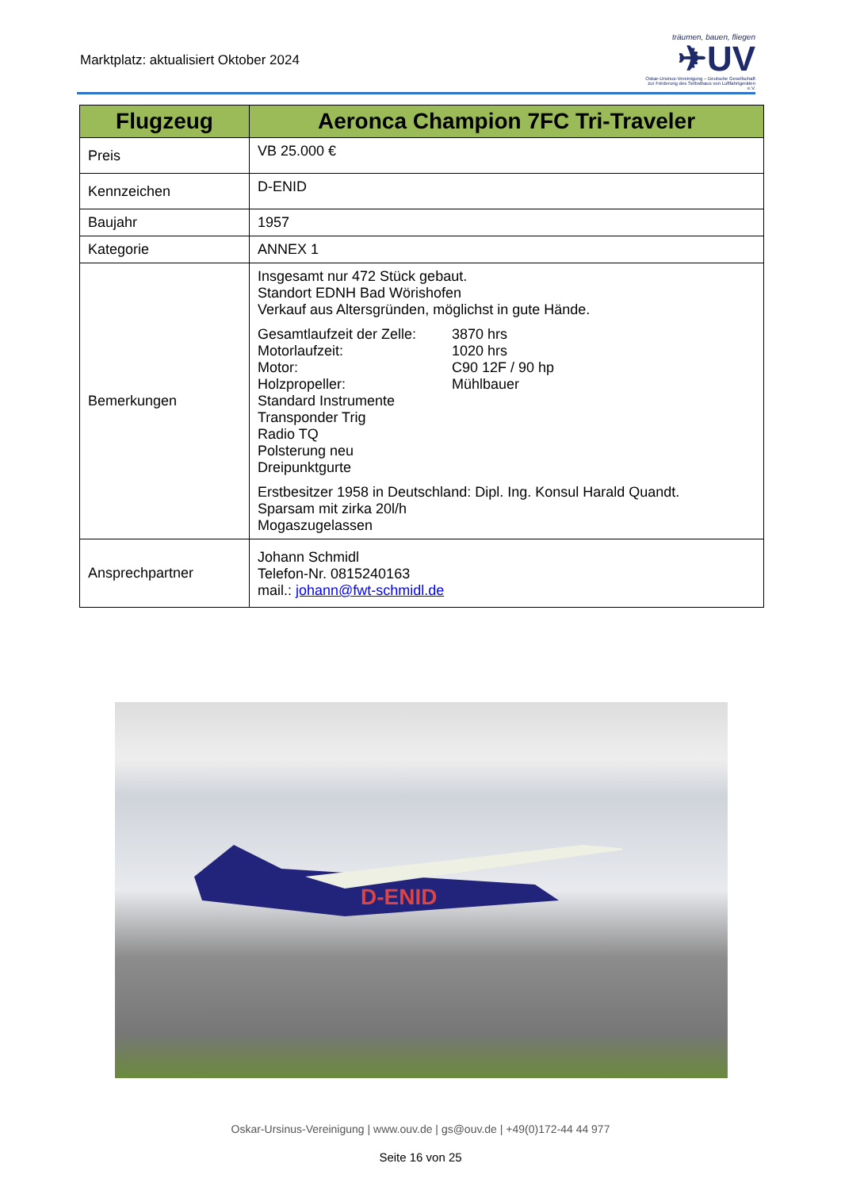Marktplatz: aktualisiert Oktober 2024
träumen, bauen, fliegen
✈UV
Oskar-Ursinus-Vereinigung – Deutsche Gesellschaft zur Förderung des Selbstbaus von Luftfahrtgeräten e.V.
| Flugzeug | Aeronca Champion 7FC Tri-Traveler |
| --- | --- |
| Preis | VB 25.000 € |
| Kennzeichen | D-ENID |
| Baujahr | 1957 |
| Kategorie | ANNEX 1 |
| Bemerkungen | Insgesamt nur 472 Stück gebaut. Standort EDNH Bad Wörishofen Verkauf aus Altersgründen, möglichst in gute Hände. Gesamtlaufzeit der Zelle: 3870 hrs Motorlaufzeit: 1020 hrs Motor: C90 12F / 90 hp Holzpropeller: Mühlbauer Standard Instrumente Transponder Trig Radio TQ Polsterung neu Dreipunktgurte Erstbesitzer 1958 in Deutschland: Dipl. Ing. Konsul Harald Quandt. Sparsam mit zirka 20l/h Mogaszugelassen |
| Ansprechpartner | Johann Schmidl Telefon-Nr. 0815240163 mail.: johann@fwt-schmidl.de |
D-ENID
Oskar-Ursinus-Vereinigung | www.ouv.de | gs@ouv.de | +49(0)172-44 44 977
Seite 16 von 25